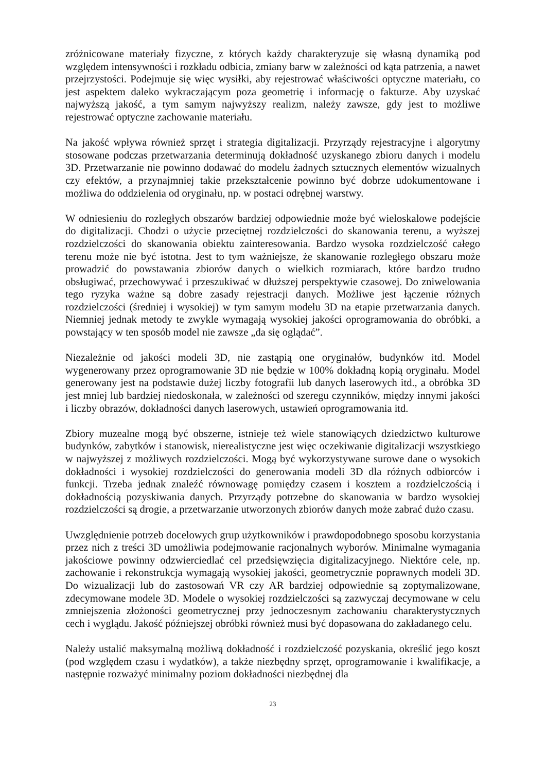zróżnicowane materiały fizyczne, z których każdy charakteryzuje się własną dynamiką pod względem intensywności i rozkładu odbicia, zmiany barw w zależności od kąta patrzenia, a nawet przejrzystości. Podejmuje się więc wysiłki, aby rejestrować właściwości optyczne materiału, co jest aspektem daleko wykraczającym poza geometrię i informację o fakturze. Aby uzyskać najwyższą jakość, a tym samym najwyższy realizm, należy zawsze, gdy jest to możliwe rejestrować optyczne zachowanie materiału.
Na jakość wpływa również sprzęt i strategia digitalizacji. Przyrządy rejestracyjne i algorytmy stosowane podczas przetwarzania determinują dokładność uzyskanego zbioru danych i modelu 3D. Przetwarzanie nie powinno dodawać do modelu żadnych sztucznych elementów wizualnych czy efektów, a przynajmniej takie przekształcenie powinno być dobrze udokumentowane i możliwa do oddzielenia od oryginału, np. w postaci odrębnej warstwy.
W odniesieniu do rozległych obszarów bardziej odpowiednie może być wieloskalowe podejście do digitalizacji. Chodzi o użycie przeciętnej rozdzielczości do skanowania terenu, a wyższej rozdzielczości do skanowania obiektu zainteresowania. Bardzo wysoka rozdzielczość całego terenu może nie być istotna. Jest to tym ważniejsze, że skanowanie rozległego obszaru może prowadzić do powstawania zbiorów danych o wielkich rozmiarach, które bardzo trudno obsługiwać, przechowywać i przeszukiwać w dłuższej perspektywie czasowej. Do zniwelowania tego ryzyka ważne są dobre zasady rejestracji danych. Możliwe jest łączenie różnych rozdzielczości (średniej i wysokiej) w tym samym modelu 3D na etapie przetwarzania danych. Niemniej jednak metody te zwykle wymagają wysokiej jakości oprogramowania do obróbki, a powstający w ten sposób model nie zawsze „da się oglądać”.
Niezależnie od jakości modeli 3D, nie zastąpią one oryginałów, budynków itd. Model wygenerowany przez oprogramowanie 3D nie będzie w 100% dokładną kopią oryginału. Model generowany jest na podstawie dużej liczby fotografii lub danych laserowych itd., a obróbka 3D jest mniej lub bardziej niedoskonała, w zależności od szeregu czynników, między innymi jakości i liczby obrazów, dokładności danych laserowych, ustawień oprogramowania itd.
Zbiory muzealne mogą być obszerne, istnieje też wiele stanowiących dziedzictwo kulturowe budynków, zabytków i stanowisk, nierealistyczne jest więc oczekiwanie digitalizacji wszystkiego w najwyższej z możliwych rozdzielczości. Mogą być wykorzystywane surowe dane o wysokich dokładności i wysokiej rozdzielczości do generowania modeli 3D dla różnych odbiorców i funkcji. Trzeba jednak znaleźć równowagę pomiędzy czasem i kosztem a rozdzielczością i dokładnością pozyskiwania danych. Przyrządy potrzebne do skanowania w bardzo wysokiej rozdzielczości są drogie, a przetwarzanie utworzonych zbiorów danych może zabrać dużo czasu.
Uwzględnienie potrzeb docelowych grup użytkowników i prawdopodobnego sposobu korzystania przez nich z treści 3D umożliwia podejmowanie racjonalnych wyborów. Minimalne wymagania jakościowe powinny odzwierciedlać cel przedsięwzięcia digitalizacyjnego. Niektóre cele, np. zachowanie i rekonstrukcja wymagają wysokiej jakości, geometrycznie poprawnych modeli 3D. Do wizualizacji lub do zastosowań VR czy AR bardziej odpowiednie są zoptymalizowane, zdecymowane modele 3D. Modele o wysokiej rozdzielczości są zazwyczaj decymowane w celu zmniejszenia złożoności geometrycznej przy jednoczesnym zachowaniu charakterystycznych cech i wyglądu. Jakość późniejszej obróbki również musi być dopasowana do zakładanego celu.
Należy ustalić maksymalną możliwą dokładność i rozdzielczość pozyskania, określić jego koszt (pod względem czasu i wydatków), a także niezbędny sprzęt, oprogramowanie i kwalifikacje, a następnie rozważyć minimalny poziom dokładności niezbędnej dla
23